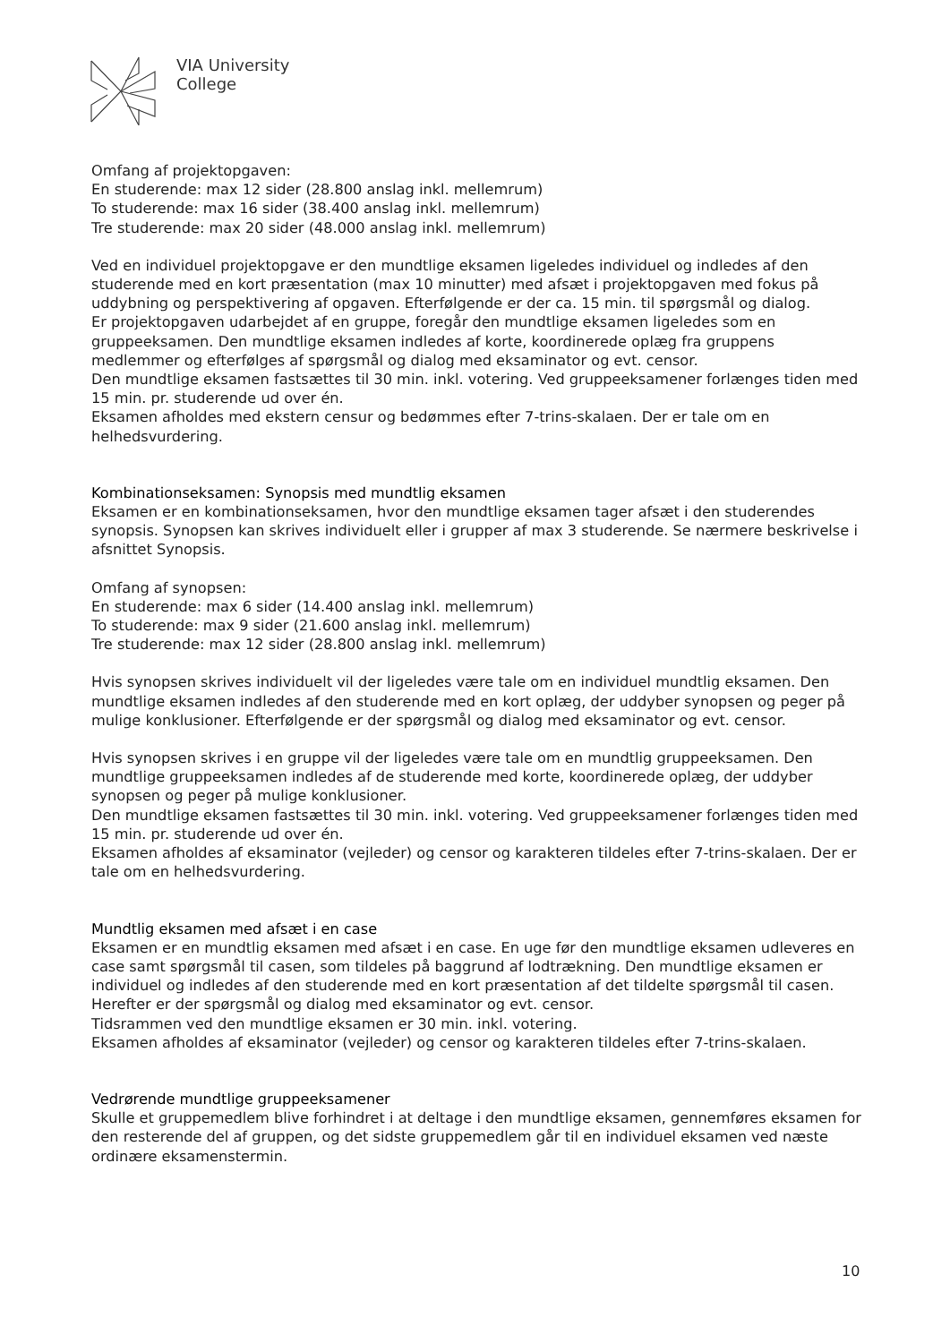VIA University
College
Omfang af projektopgaven:
En studerende: max 12 sider (28.800 anslag inkl. mellemrum)
To studerende: max 16 sider (38.400 anslag inkl. mellemrum)
Tre studerende: max 20 sider (48.000 anslag inkl. mellemrum)
Ved en individuel projektopgave er den mundtlige eksamen ligeledes individuel og indledes af den studerende med en kort præsentation (max 10 minutter) med afsæt i projektopgaven med fokus på uddybning og perspektivering af opgaven. Efterfølgende er der ca. 15 min. til spørgsmål og dialog.
Er projektopgaven udarbejdet af en gruppe, foregår den mundtlige eksamen ligeledes som en gruppeeksamen. Den mundtlige eksamen indledes af korte, koordinerede oplæg fra gruppens medlemmer og efterfølges af spørgsmål og dialog med eksaminator og evt. censor.
Den mundtlige eksamen fastsættes til 30 min. inkl. votering. Ved gruppeeksamener forlænges tiden med 15 min. pr. studerende ud over én.
Eksamen afholdes med ekstern censur og bedømmes efter 7-trins-skalaen. Der er tale om en helhedsvurdering.
Kombinationseksamen: Synopsis med mundtlig eksamen
Eksamen er en kombinationseksamen, hvor den mundtlige eksamen tager afsæt i den studerendes synopsis. Synopsen kan skrives individuelt eller i grupper af max 3 studerende. Se nærmere beskrivelse i afsnittet Synopsis.
Omfang af synopsen:
En studerende: max 6 sider (14.400 anslag inkl. mellemrum)
To studerende: max 9 sider (21.600 anslag inkl. mellemrum)
Tre studerende: max 12 sider (28.800 anslag inkl. mellemrum)
Hvis synopsen skrives individuelt vil der ligeledes være tale om en individuel mundtlig eksamen. Den mundtlige eksamen indledes af den studerende med en kort oplæg, der uddyber synopsen og peger på mulige konklusioner. Efterfølgende er der spørgsmål og dialog med eksaminator og evt. censor.
Hvis synopsen skrives i en gruppe vil der ligeledes være tale om en mundtlig gruppeeksamen. Den mundtlige gruppeeksamen indledes af de studerende med korte, koordinerede oplæg, der uddyber synopsen og peger på mulige konklusioner.
Den mundtlige eksamen fastsættes til 30 min. inkl. votering. Ved gruppeeksamener forlænges tiden med 15 min. pr. studerende ud over én.
Eksamen afholdes af eksaminator (vejleder) og censor og karakteren tildeles efter 7-trins-skalaen. Der er tale om en helhedsvurdering.
Mundtlig eksamen med afsæt i en case
Eksamen er en mundtlig eksamen med afsæt i en case. En uge før den mundtlige eksamen udleveres en case samt spørgsmål til casen, som tildeles på baggrund af lodtrækning. Den mundtlige eksamen er individuel og indledes af den studerende med en kort præsentation af det tildelte spørgsmål til casen. Herefter er der spørgsmål og dialog med eksaminator og evt. censor.
Tidsrammen ved den mundtlige eksamen er 30 min. inkl. votering.
Eksamen afholdes af eksaminator (vejleder) og censor og karakteren tildeles efter 7-trins-skalaen.
Vedrørende mundtlige gruppeeksamener
Skulle et gruppemedlem blive forhindret i at deltage i den mundtlige eksamen, gennemføres eksamen for den resterende del af gruppen, og det sidste gruppemedlem går til en individuel eksamen ved næste ordinære eksamenstermin.
10